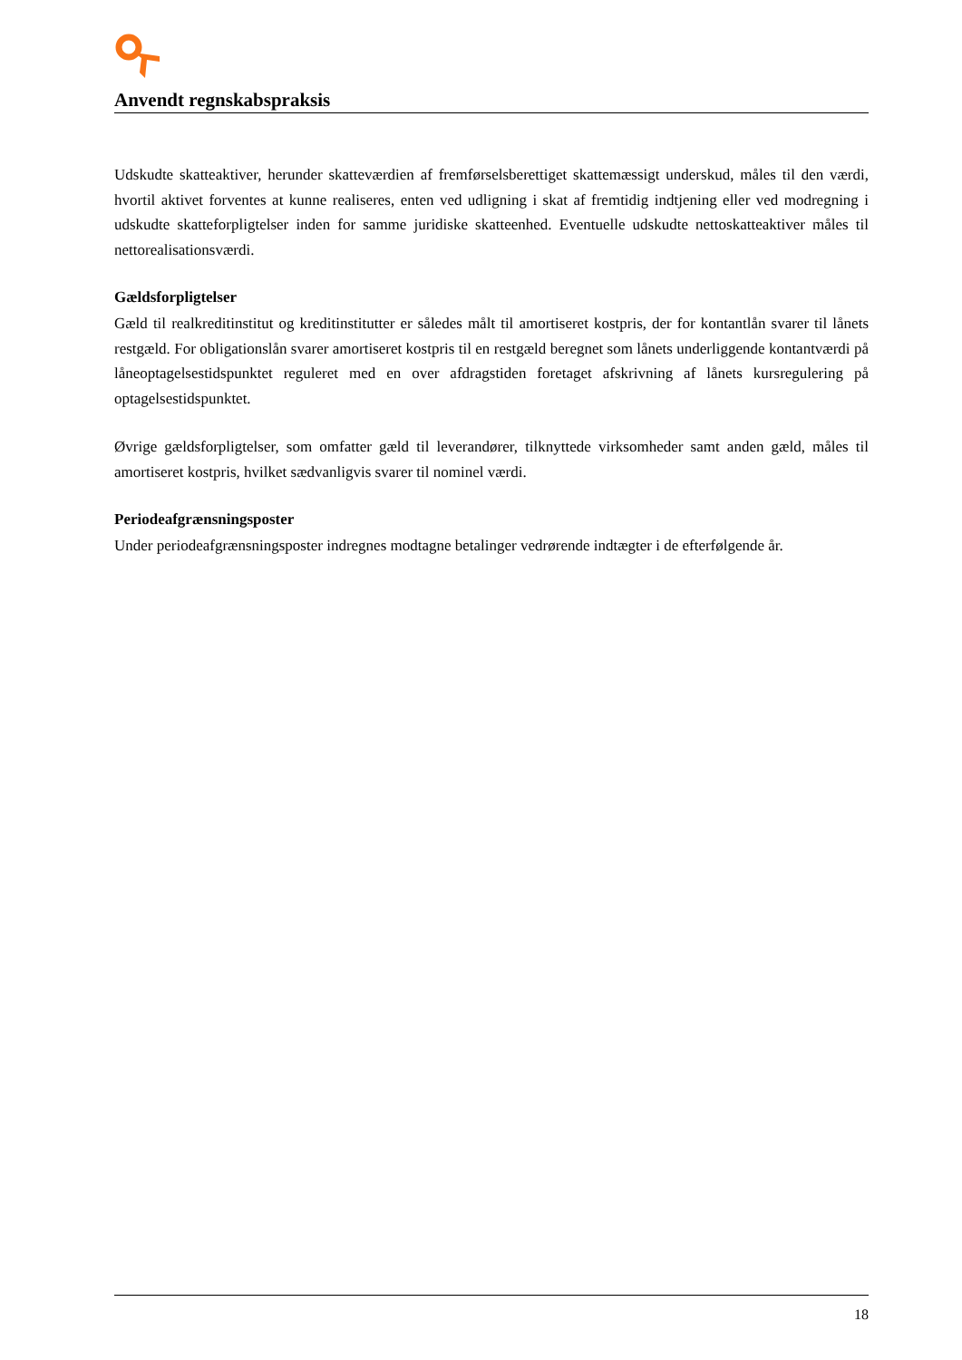Anvendt regnskabspraksis
Udskudte skatteaktiver, herunder skatteværdien af fremførselsberettiget skattemæssigt underskud, måles til den værdi, hvortil aktivet forventes at kunne realiseres, enten ved udligning i skat af fremtidig indtjening eller ved modregning i udskudte skatteforpligtelser inden for samme juridiske skatteenhed. Eventuelle udskudte nettoskatteaktiver måles til nettorealisationsværdi.
Gældsforpligtelser
Gæld til realkreditinstitut og kreditinstitutter er således målt til amortiseret kostpris, der for kontantlån svarer til lånets restgæld. For obligationslån svarer amortiseret kostpris til en restgæld beregnet som lånets underliggende kontantværdi på låneoptagelsestidspunktet reguleret med en over afdragstiden foretaget afskrivning af lånets kursregulering på optagelsestidspunktet.
Øvrige gældsforpligtelser, som omfatter gæld til leverandører, tilknyttede virksomheder samt anden gæld, måles til amortiseret kostpris, hvilket sædvanligvis svarer til nominel værdi.
Periodeafgrænsningsposter
Under periodeafgrænsningsposter indregnes modtagne betalinger vedrørende indtægter i de efterfølgende år.
18